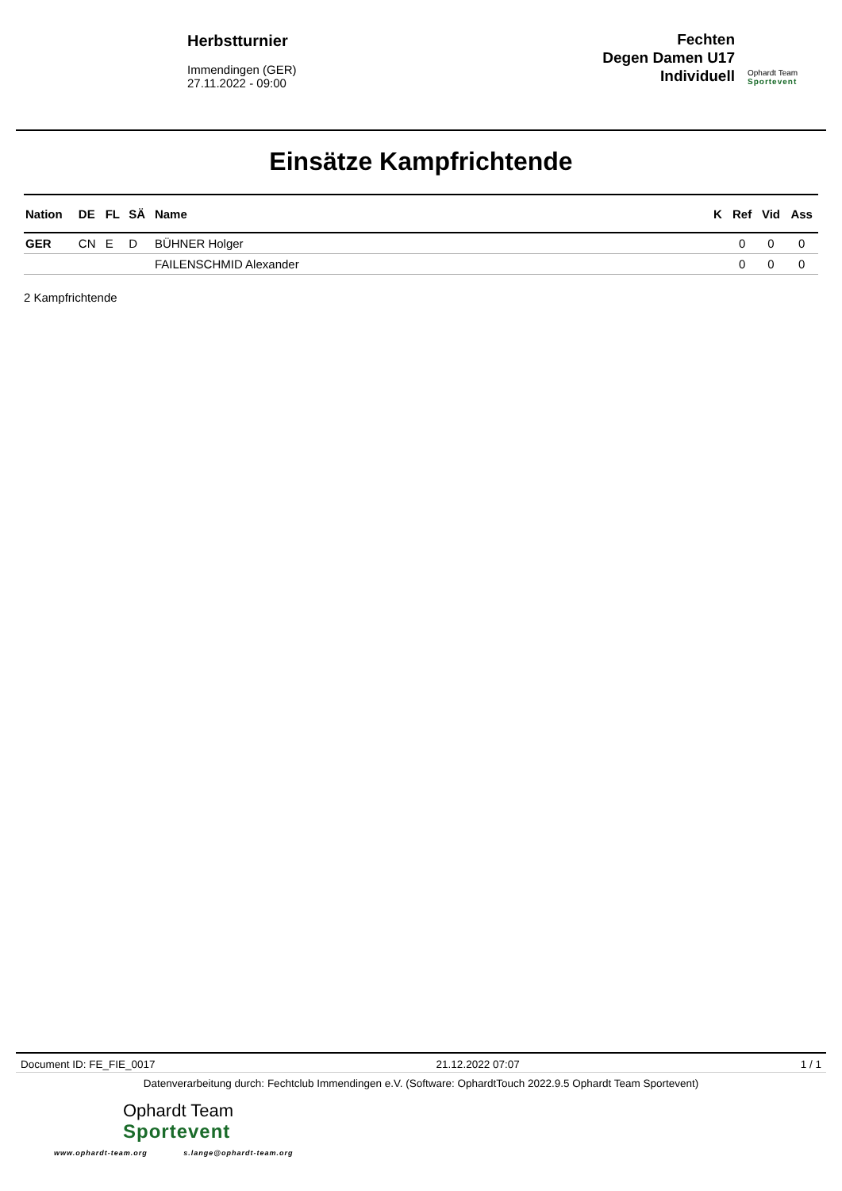Herbstturnier
Immendingen (GER)
27.11.2022 - 09:00
Fechten
Degen Damen U17
Individuell
Ophardt Team
Sportevent
Einsätze Kampfrichtende
| Nation | DE | FL | SÄ | Name | K | Ref | Vid | Ass |
| --- | --- | --- | --- | --- | --- | --- | --- | --- |
| GER | CN | E | D | BÜHNER Holger | | 0 | 0 | 0 |
| | | | | FAILENSCHMID Alexander | | 0 | 0 | 0 |
2 Kampfrichtende
Document ID: FE_FIE_0017 21.12.2022 07:07 1 / 1
Datenverarbeitung durch: Fechtclub Immendingen e.V. (Software: OphardtTouch 2022.9.5 Ophardt Team Sportevent)
Ophardt Team
Sportevent
www.ophardt-team.org s.lange@ophardt-team.org